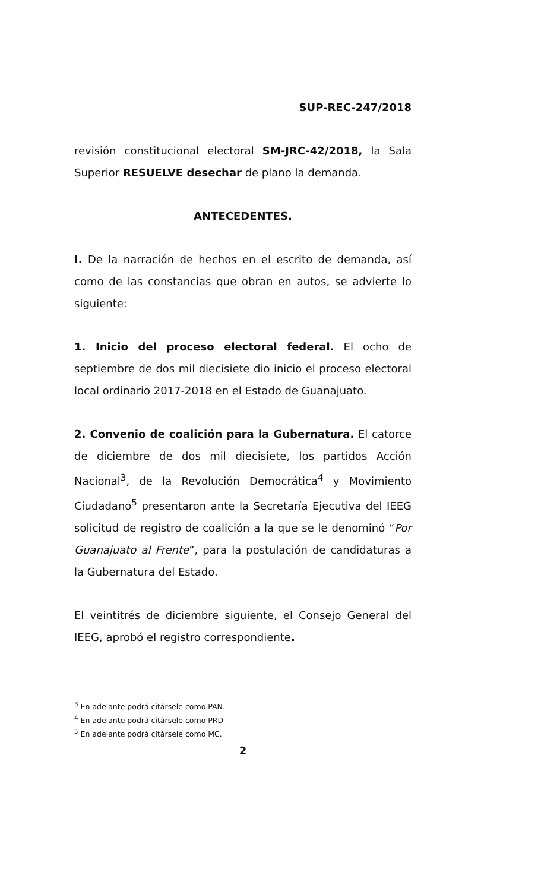SUP-REC-247/2018
revisión constitucional electoral SM-JRC-42/2018, la Sala Superior RESUELVE desechar de plano la demanda.
ANTECEDENTES.
I. De la narración de hechos en el escrito de demanda, así como de las constancias que obran en autos, se advierte lo siguiente:
1. Inicio del proceso electoral federal. El ocho de septiembre de dos mil diecisiete dio inicio el proceso electoral local ordinario 2017-2018 en el Estado de Guanajuato.
2. Convenio de coalición para la Gubernatura. El catorce de diciembre de dos mil diecisiete, los partidos Acción Nacional<sup>3</sup>, de la Revolución Democrática<sup>4</sup> y Movimiento Ciudadano<sup>5</sup> presentaron ante la Secretaría Ejecutiva del IEEG solicitud de registro de coalición a la que se le denominó “Por Guanajuato al Frente”, para la postulación de candidaturas a la Gubernatura del Estado.
El veintitrés de diciembre siguiente, el Consejo General del IEEG, aprobó el registro correspondiente.
<sup>3</sup> En adelante podrá citársele como PAN.
<sup>4</sup> En adelante podrá citársele como PRD
<sup>5</sup> En adelante podrá citársele como MC.
2